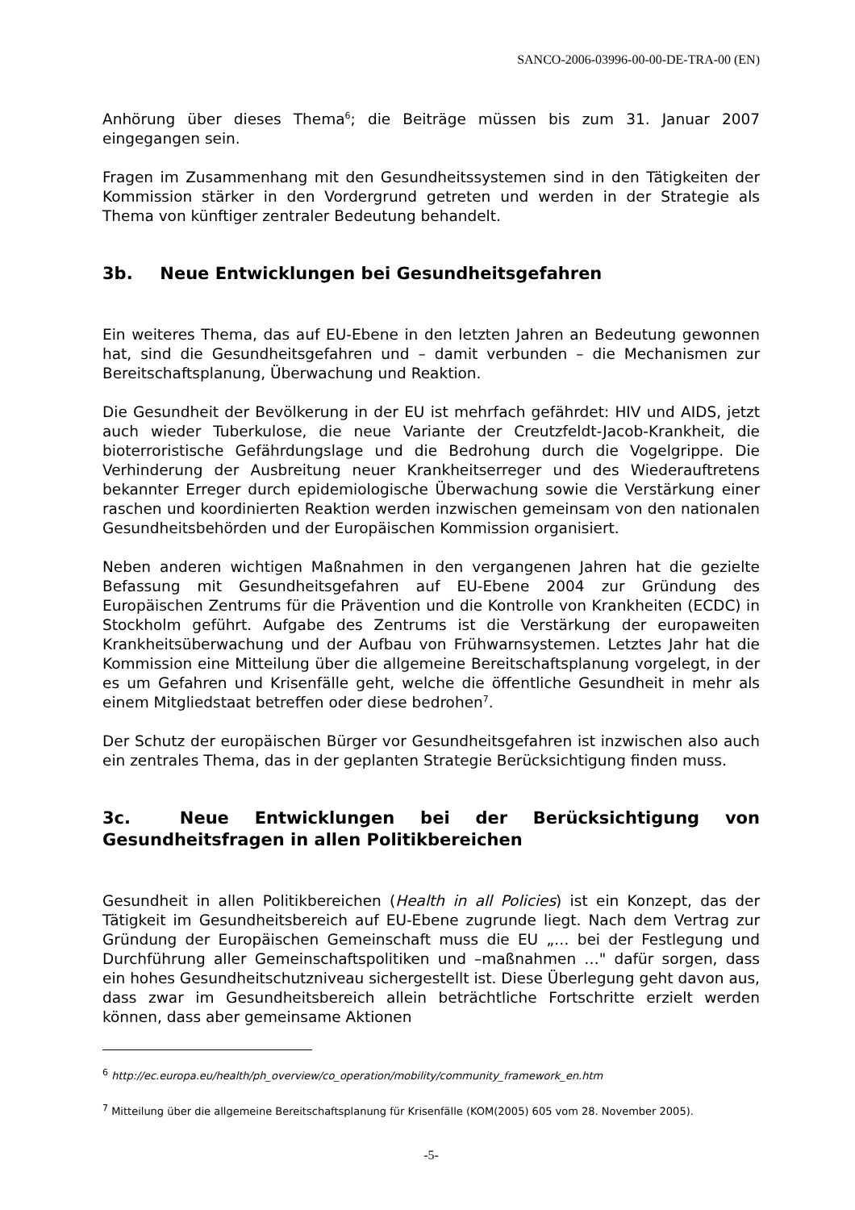SANCO-2006-03996-00-00-DE-TRA-00 (EN)
Anhörung über dieses Thema<sup>6</sup>; die Beiträge müssen bis zum 31. Januar 2007 eingegangen sein.
Fragen im Zusammenhang mit den Gesundheitssystemen sind in den Tätigkeiten der Kommission stärker in den Vordergrund getreten und werden in der Strategie als Thema von künftiger zentraler Bedeutung behandelt.
3b. Neue Entwicklungen bei Gesundheitsgefahren
Ein weiteres Thema, das auf EU-Ebene in den letzten Jahren an Bedeutung gewonnen hat, sind die Gesundheitsgefahren und – damit verbunden – die Mechanismen zur Bereitschaftsplanung, Überwachung und Reaktion.
Die Gesundheit der Bevölkerung in der EU ist mehrfach gefährdet: HIV und AIDS, jetzt auch wieder Tuberkulose, die neue Variante der Creutzfeldt-Jacob-Krankheit, die bioterroristische Gefährdungslage und die Bedrohung durch die Vogelgrippe. Die Verhinderung der Ausbreitung neuer Krankheitserreger und des Wiederauftretens bekannter Erreger durch epidemiologische Überwachung sowie die Verstärkung einer raschen und koordinierten Reaktion werden inzwischen gemeinsam von den nationalen Gesundheitsbehörden und der Europäischen Kommission organisiert.
Neben anderen wichtigen Maßnahmen in den vergangenen Jahren hat die gezielte Befassung mit Gesundheitsgefahren auf EU-Ebene 2004 zur Gründung des Europäischen Zentrums für die Prävention und die Kontrolle von Krankheiten (ECDC) in Stockholm geführt. Aufgabe des Zentrums ist die Verstärkung der europaweiten Krankheitsüberwachung und der Aufbau von Frühwarnsystemen. Letztes Jahr hat die Kommission eine Mitteilung über die allgemeine Bereitschaftsplanung vorgelegt, in der es um Gefahren und Krisenfälle geht, welche die öffentliche Gesundheit in mehr als einem Mitgliedstaat betreffen oder diese bedrohen<sup>7</sup>.
Der Schutz der europäischen Bürger vor Gesundheitsgefahren ist inzwischen also auch ein zentrales Thema, das in der geplanten Strategie Berücksichtigung finden muss.
3c. Neue Entwicklungen bei der Berücksichtigung von Gesundheitsfragen in allen Politikbereichen
Gesundheit in allen Politikbereichen (Health in all Policies) ist ein Konzept, das der Tätigkeit im Gesundheitsbereich auf EU-Ebene zugrunde liegt. Nach dem Vertrag zur Gründung der Europäischen Gemeinschaft muss die EU „… bei der Festlegung und Durchführung aller Gemeinschaftspolitiken und –maßnahmen …" dafür sorgen, dass ein hohes Gesundheitschutzniveau sichergestellt ist. Diese Überlegung geht davon aus, dass zwar im Gesundheitsbereich allein beträchtliche Fortschritte erzielt werden können, dass aber gemeinsame Aktionen
<sup>6</sup> http://ec.europa.eu/health/ph_overview/co_operation/mobility/community_framework_en.htm
<sup>7</sup> Mitteilung über die allgemeine Bereitschaftsplanung für Krisenfälle (KOM(2005) 605 vom 28. November 2005).
-5-